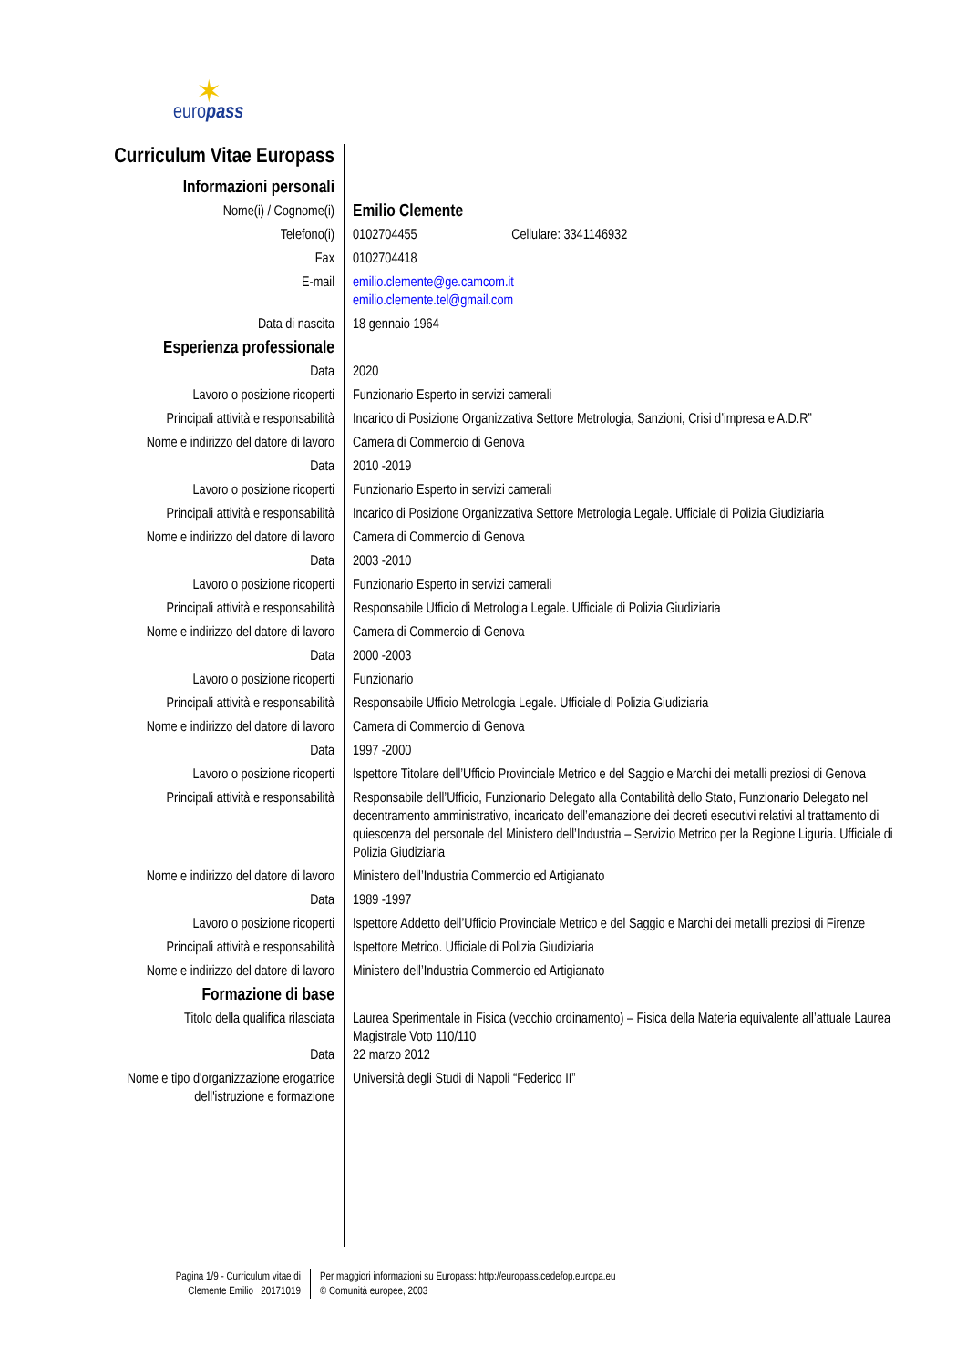✶
europass
Curriculum Vitae Europass
Informazioni personali
Nome(i) / Cognome(i)
Emilio Clemente
Telefono(i) 0102704455 Cellulare: 3341146932
Fax 0102704418
E-mail emilio.clemente@ge.camcom.it
emilio.clemente.tel@gmail.com
Data di nascita 18 gennaio 1964
Esperienza professionale
Data 2020
Lavoro o posizione ricoperti Funzionario Esperto in servizi camerali
Principali attività e responsabilità
Incarico di Posizione Organizzativa Settore Metrologia, Sanzioni, Crisi d’impresa e A.D.R”
Nome e indirizzo del datore di lavoro
Camera di Commercio di Genova
Data 2010 -2019
Lavoro o posizione ricoperti Funzionario Esperto in servizi camerali
Principali attività e responsabilità
Incarico di Posizione Organizzativa Settore Metrologia Legale. Ufficiale di Polizia Giudiziaria
Nome e indirizzo del datore di lavoro
Camera di Commercio di Genova
Data 2003 -2010
Lavoro o posizione ricoperti Funzionario Esperto in servizi camerali
Principali attività e responsabilità
Responsabile Ufficio di Metrologia Legale. Ufficiale di Polizia Giudiziaria
Nome e indirizzo del datore di lavoro
Camera di Commercio di Genova
Data 2000 -2003
Lavoro o posizione ricoperti Funzionario
Principali attività e responsabilità
Responsabile Ufficio Metrologia Legale. Ufficiale di Polizia Giudiziaria
Nome e indirizzo del datore di lavoro
Camera di Commercio di Genova
Data 1997 -2000
Lavoro o posizione ricoperti Ispettore Titolare dell’Ufficio Provinciale Metrico e del Saggio e Marchi dei metalli preziosi di Genova
Principali attività e responsabilità
Responsabile dell’Ufficio, Funzionario Delegato alla Contabilità dello Stato, Funzionario Delegato nel decentramento amministrativo, incaricato dell’emanazione dei decreti esecutivi relativi al trattamento di quiescenza del personale del Ministero dell’Industria – Servizio Metrico per la Regione Liguria. Ufficiale di Polizia Giudiziaria
Nome e indirizzo del datore di lavoro
Ministero dell’Industria Commercio ed Artigianato
Data 1989 -1997
Lavoro o posizione ricoperti Ispettore Addetto dell’Ufficio Provinciale Metrico e del Saggio e Marchi dei metalli preziosi di Firenze
Principali attività e responsabilità
Ispettore Metrico. Ufficiale di Polizia Giudiziaria
Nome e indirizzo del datore di lavoro
Ministero dell’Industria Commercio ed Artigianato
Formazione di base
Titolo della qualifica rilasciata Laurea Sperimentale in Fisica (vecchio ordinamento) – Fisica della Materia equivalente all’attuale Laurea Magistrale Voto 110/110
Data 22 marzo 2012
Nome e tipo d'organizzazione erogatrice dell'istruzione e formazione
Università degli Studi di Napoli “Federico II”
Pagina 1/9 - Curriculum vitae di Clemente Emilio 20171019
Per maggiori informazioni su Europass: http://europass.cedefop.europa.eu
© Comunità europee, 2003